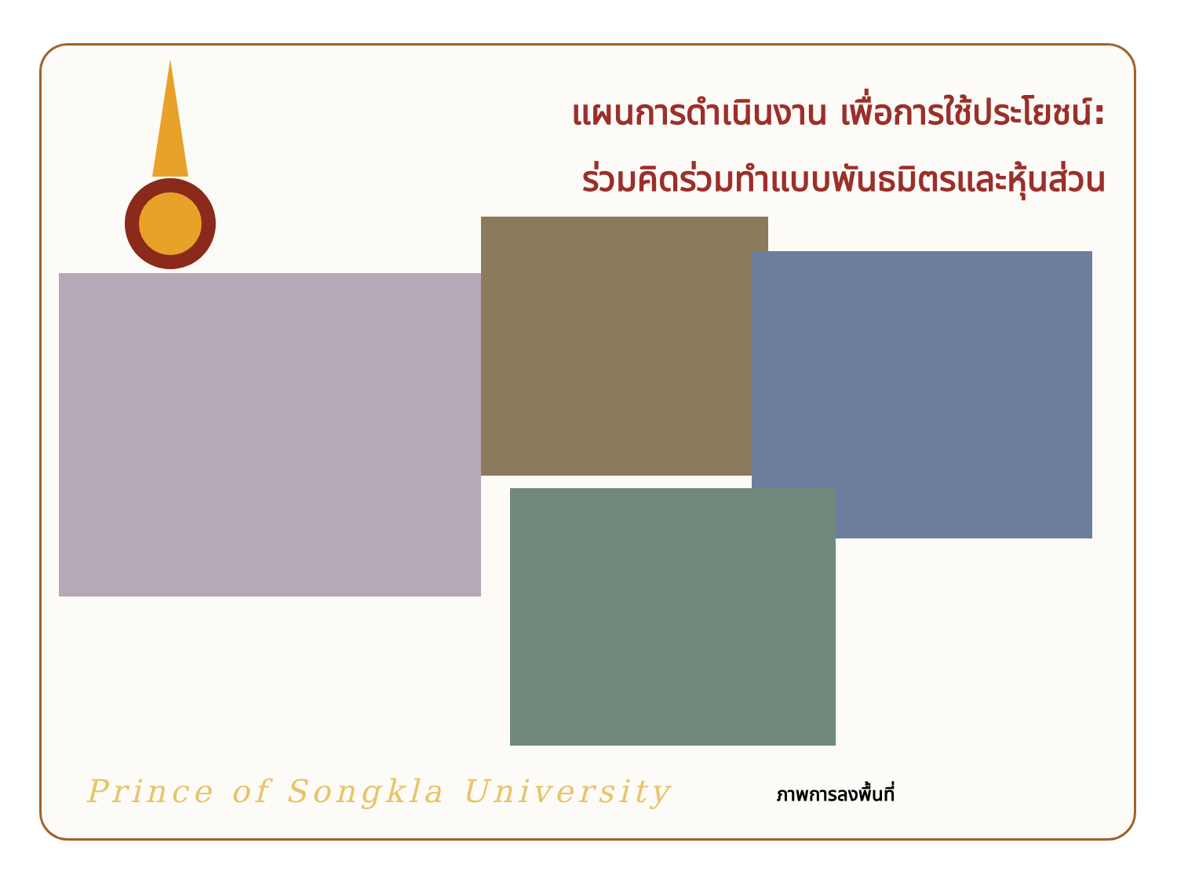แผนการดำเนินงาน เพื่อการใช้ประโยชน์:
ร่วมคิดร่วมทำแบบพันธมิตรและหุ้นส่วน
Prince of Songkla University ภาพการลงพื้นที่